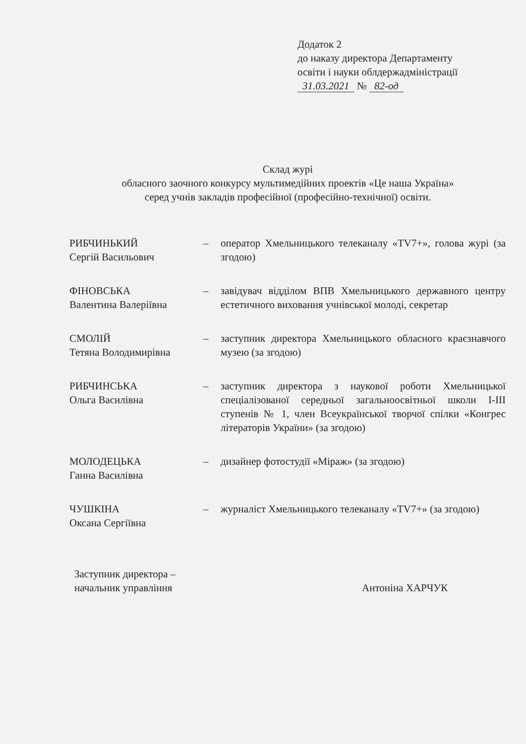Додаток 2
до наказу директора Департаменту
освіти і науки облдержадміністрації
31.03.2021 № 82-од
Склад журі
обласного заочного конкурсу мультимедійних проектів «Це наша Україна»
серед учнів закладів професійної (професійно-технічної) освіти.
| РИБЧИНЬКИЙ Сергій Васильович | – | оператор Хмельницького телеканалу «TV7+», голова журі (за згодою) |
| ФІНОВСЬКА Валентина Валеріївна | – | завідувач відділом ВПВ Хмельницького державного центру естетичного виховання учнівської молоді, секретар |
| СМОЛІЙ Тетяна Володимирівна | – | заступник директора Хмельницького обласного краєзнавчого музею (за згодою) |
| РИБЧИНСЬКА Ольга Василівна | – | заступник директора з наукової роботи Хмельницької спеціалізованої середньої загальноосвітньої школи І-ІІІ ступенів № 1, член Всеукраїнської творчої спілки «Конгрес літераторів України» (за згодою) |
| МОЛОДЕЦЬКА Ганна Василівна | – | дизайнер фотостудії «Міраж» (за згодою) |
| ЧУШКІНА Оксана Сергіївна | – | журналіст Хмельницького телеканалу «TV7+» (за згодою) |
Заступник директора –
начальник управління
Антоніна ХАРЧУК